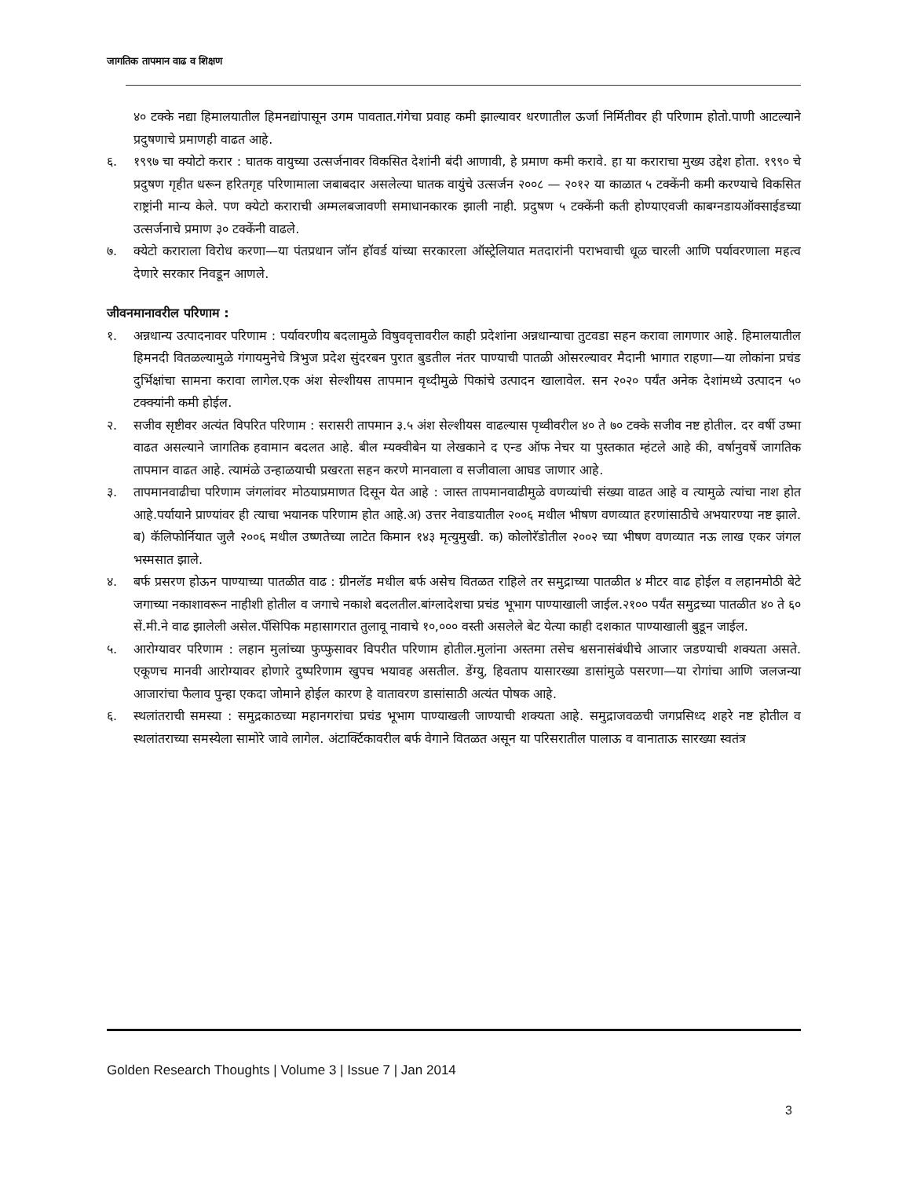जागतिक तापमान वाढ व शिक्षण
४० टक्के नद्या हिमालयातील हिमनद्यांपासून उगम पावतात.गंगेचा प्रवाह कमी झाल्यावर धरणातील ऊर्जा निर्मितीवर ही परिणाम होतो.पाणी आटल्याने प्रदुषणाचे प्रमाणही वाढत आहे.
६. १९९७ चा क्योटो करार : घातक वायुच्या उत्सर्जनावर विकसित देशांनी बंदी आणावी, हे प्रमाण कमी करावे. हा या कराराचा मुख्य उद्देश होता. १९९० चे प्रदुषण गृहीत धरून हरितगृह परिणामाला जबाबदार असलेल्या घातक वायुंचे उत्सर्जन २००८ — २०१२ या काळात ५ टक्केंनी कमी करण्याचे विकसित राष्ट्रांनी मान्य केले. पण क्येटो कराराची अम्मलबजावणी समाधानकारक झाली नाही. प्रदुषण ५ टक्केंनी कती होण्याएवजी काबग्नडायऑक्साईडच्या उत्सर्जनाचे प्रमाण ३० टक्केंनी वाढले.
७. क्येटो कराराला विरोध करणा—या पंतप्रधान जॉन हॉवर्ड यांच्या सरकारला ऑस्ट्रेलियात मतदारांनी पराभवाची धूळ चारली आणि पर्यावरणाला महत्व देणारे सरकार निवडून आणले.
जीवनमानावरील परिणाम :
१. अन्नधान्य उत्पादनावर परिणाम : पर्यावरणीय बदलामुळे विषुववृत्तावरील काही प्रदेशांना अन्नधान्याचा तुटवडा सहन करावा लागणार आहे. हिमालयातील हिमनदी वितळल्यामुळे गंगायमुनेचे त्रिभुज प्रदेश सुंदरबन पुरात बुडतील नंतर पाण्याची पातळी ओसरल्यावर मैदानी भागात राहणा—या लोकांना प्रचंड दुर्भिक्षांचा सामना करावा लागेल.एक अंश सेल्शीयस तापमान वृध्दीमुळे पिकांचे उत्पादन खालावेल. सन २०२० पर्यंत अनेक देशांमध्ये उत्पादन ५० टक्क्यांनी कमी होईल.
२. सजीव सृष्टीवर अत्यंत विपरित परिणाम : सरासरी तापमान ३.५ अंश सेल्शीयस वाढल्यास पृथ्वीवरील ४० ते ७० टक्के सजीव नष्ट होतील. दर वर्षी उष्मा वाढत असल्याने जागतिक हवामान बदलत आहे. बील म्यक्वीबेन या लेखकाने द एन्ड ऑफ नेचर या पुस्तकात म्हंटले आहे की, वर्षानुवर्षे जागतिक तापमान वाढत आहे. त्यामंळे उन्हाळयाची प्रखरता सहन करणे मानवाला व सजीवाला आघड जाणार आहे.
३. तापमानवाढीचा परिणाम जंगलांवर मोठयाप्रमाणत दिसून येत आहे : जास्त तापमानवाढीमुळे वणव्यांची संख्या वाढत आहे व त्यामुळे त्यांचा नाश होत आहे.पर्यायाने प्राण्यांवर ही त्याचा भयानक परिणाम होत आहे.अ) उत्तर नेवाडयातील २००६ मधील भीषण वणव्यात हरणांसाठीचे अभयारण्या नष्ट झाले. ब) कॅलिफोर्नियात जुलै २००६ मधील उष्णतेच्या लाटेत किमान १४३ मृत्युमुखी. क) कोलोरॅडोतील २००२ च्या भीषण वणव्यात नऊ लाख एकर जंगल भस्मसात झाले.
४. बर्फ प्रसरण होऊन पाण्याच्या पातळीत वाढ : ग्रीनलॅड मधील बर्फ असेच वितळत राहिले तर समुद्राच्या पातळीत ४ मीटर वाढ होईल व लहानमोठी बेटे जगाच्या नकाशावरून नाहीशी होतील व जगाचे नकाशे बदलतील.बांग्लादेशचा प्रचंड भूभाग पाण्याखाली जाईल.२१०० पर्यंत समुद्रच्या पातळीत ४० ते ६० सें.मी.ने वाढ झालेली असेल.पॅसिपिक महासागरात तुलावू नावाचे १०,००० वस्ती असलेले बेट येत्या काही दशकात पाण्याखाली बुडून जाईल.
५. आरोग्यावर परिणाम : लहान मुलांच्या फुप्फुसावर विपरीत परिणाम होतील.मुलांना अस्तमा तसेच श्वसनासंबंधीचे आजार जडण्याची शक्यता असते. एकूणच मानवी आरोग्यावर होणारे दुष्परिणाम खुपच भयावह असतील. डेंग्यु, हिवताप यासारख्या डासांमुळे पसरणा—या रोगांचा आणि जलजन्या आजारांचा फैलाव पुन्हा एकदा जोमाने होईल कारण हे वातावरण डासांसाठी अत्यंत पोषक आहे.
६. स्थलांतराची समस्या : समुद्रकाठच्या महानगरांचा प्रचंड भूभाग पाण्याखली जाण्याची शक्यता आहे. समुद्राजवळची जगप्रसिध्द शहरे नष्ट होतील व स्थलांतराच्या समस्येला सामोरे जावे लागेल. अंटार्क्टिकावरील बर्फ वेगाने वितळत असून या परिसरातील पालाऊ व वानाताऊ सारख्या स्वतंत्र
Golden Research Thoughts | Volume 3 | Issue 7 | Jan 2014
3